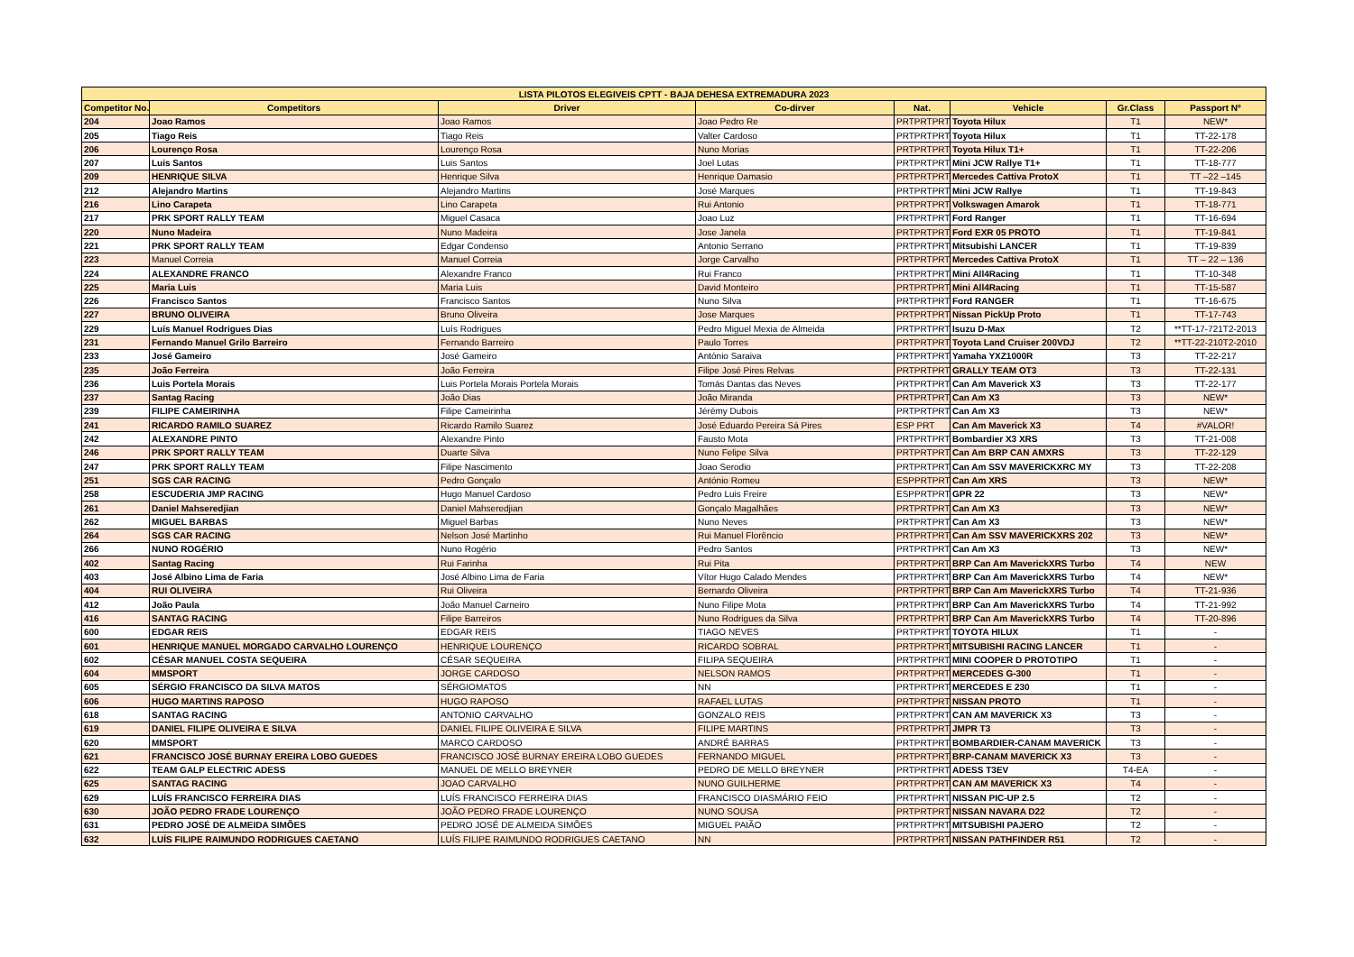| LISTA PILOTOS ELEGIVEIS CPTT - BAJA DEHESA EXTREMADURA 2023 | | | | | | | |
| --- | --- | --- | --- | --- | --- | --- | --- |
| Competitor No. | Competitors | Driver | Co-dirver | Nat. | Vehicle | Gr.Class | Passport Nº |
| 204 | Joao Ramos | Joao Ramos | Joao Pedro Re | PRTPRTPRT | Toyota Hilux | T1 | NEW* |
| 205 | Tiago Reis | Tiago Reis | Valter Cardoso | PRTPRTPRT | Toyota Hilux | T1 | TT-22-178 |
| 206 | Lourenço Rosa | Lourenço Rosa | Nuno Morias | PRTPRTPRT | Toyota Hilux T1+ | T1 | TT-22-206 |
| 207 | Luis Santos | Luis Santos | Joel Lutas | PRTPRTPRT | Mini JCW Rallye T1+ | T1 | TT-18-777 |
| 209 | HENRIQUE SILVA | Henrique Silva | Henrique Damasio | PRTPRTPRT | Mercedes Cattiva ProtoX | T1 | TT –22 –145 |
| 212 | Alejandro Martins | Alejandro Martins | José Marques | PRTPRTPRT | Mini JCW Rallye | T1 | TT-19-843 |
| 216 | Lino Carapeta | Lino Carapeta | Rui Antonio | PRTPRTPRT | Volkswagen Amarok | T1 | TT-18-771 |
| 217 | PRK SPORT RALLY TEAM | Miguel Casaca | Joao Luz | PRTPRTPRT | Ford Ranger | T1 | TT-16-694 |
| 220 | Nuno Madeira | Nuno Madeira | Jose Janela | PRTPRTPRT | Ford EXR 05 PROTO | T1 | TT-19-841 |
| 221 | PRK SPORT RALLY TEAM | Edgar Condenso | Antonio Serrano | PRTPRTPRT | Mitsubishi LANCER | T1 | TT-19-839 |
| 223 | Manuel Correia | Manuel Correia | Jorge Carvalho | PRTPRTPRT | Mercedes Cattiva ProtoX | T1 | TT – 22 – 136 |
| 224 | ALEXANDRE FRANCO | Alexandre Franco | Rui Franco | PRTPRTPRT | Mini All4Racing | T1 | TT-10-348 |
| 225 | Maria Luis | Maria Luis | David Monteiro | PRTPRTPRT | Mini All4Racing | T1 | TT-15-587 |
| 226 | Francisco Santos | Francisco Santos | Nuno Silva | PRTPRTPRT | Ford RANGER | T1 | TT-16-675 |
| 227 | BRUNO OLIVEIRA | Bruno Oliveira | Jose Marques | PRTPRTPRT | Nissan PickUp Proto | T1 | TT-17-743 |
| 229 | Luís Manuel Rodrigues Dias | Luís Rodrigues | Pedro Miguel Mexia de Almeida | PRTPRTPRT | Isuzu D-Max | T2 | **TT-17-721T2-2013 |
| 231 | Fernando Manuel Grilo Barreiro | Fernando Barreiro | Paulo Torres | PRTPRTPRT | Toyota Land Cruiser 200VDJ | T2 | **TT-22-210T2-2010 |
| 233 | José Gameiro | José Gameiro | António Saraiva | PRTPRTPRT | Yamaha YXZ1000R | T3 | TT-22-217 |
| 235 | João Ferreira | João Ferreira | Filipe José Pires Relvas | PRTPRTPRT | GRALLY TEAM OT3 | T3 | TT-22-131 |
| 236 | Luis Portela Morais | Luis Portela Morais Portela Morais | Tomás Dantas das Neves | PRTPRTPRT | Can Am Maverick X3 | T3 | TT-22-177 |
| 237 | Santag Racing | João Dias | João Miranda | PRTPRTPRT | Can Am X3 | T3 | NEW* |
| 239 | FILIPE CAMEIRINHA | Filipe Cameirinha | Jérémy Dubois | PRTPRTPRT | Can Am X3 | T3 | NEW* |
| 241 | RICARDO RAMILO SUAREZ | Ricardo Ramilo Suarez | José Eduardo Pereira Sá Pires | ESP PRT | Can Am Maverick X3 | T4 | #VALOR! |
| 242 | ALEXANDRE PINTO | Alexandre Pinto | Fausto Mota | PRTPRTPRT | Bombardier X3 XRS | T3 | TT-21-008 |
| 246 | PRK SPORT RALLY TEAM | Duarte Silva | Nuno Felipe Silva | PRTPRTPRT | Can Am BRP CAN AMXRS | T3 | TT-22-129 |
| 247 | PRK SPORT RALLY TEAM | Filipe Nascimento | Joao Serodio | PRTPRTPRT | Can Am SSV MAVERICKXRC MY | T3 | TT-22-208 |
| 251 | SGS CAR RACING | Pedro Gonçalo | António Romeu | ESPPRTPRT | Can Am XRS | T3 | NEW* |
| 258 | ESCUDERIA JMP RACING | Hugo Manuel Cardoso | Pedro Luis Freire | ESPPRTPRT | GPR 22 | T3 | NEW* |
| 261 | Daniel Mahseredjian | Daniel Mahseredjian | Gonçalo Magalhães | PRTPRTPRT | Can Am X3 | T3 | NEW* |
| 262 | MIGUEL BARBAS | Miguel Barbas | Nuno Neves | PRTPRTPRT | Can Am X3 | T3 | NEW* |
| 264 | SGS CAR RACING | Nelson José Martinho | Rui Manuel Florêncio | PRTPRTPRT | Can Am SSV MAVERICKXRS 202 | T3 | NEW* |
| 266 | NUNO ROGÉRIO | Nuno Rogério | Pedro Santos | PRTPRTPRT | Can Am X3 | T3 | NEW* |
| 402 | Santag Racing | Rui Farinha | Rui Pita | PRTPRTPRT | BRP Can Am MaverickXRS Turbo | T4 | NEW |
| 403 | José Albino Lima de Faria | José Albino Lima de Faria | Vítor Hugo Calado Mendes | PRTPRTPRT | BRP Can Am MaverickXRS Turbo | T4 | NEW* |
| 404 | RUI OLIVEIRA | Rui Oliveira | Bernardo Oliveira | PRTPRTPRT | BRP Can Am MaverickXRS Turbo | T4 | TT-21-936 |
| 412 | João Paula | João Manuel Carneiro | Nuno Filipe Mota | PRTPRTPRT | BRP Can Am MaverickXRS Turbo | T4 | TT-21-992 |
| 416 | SANTAG RACING | Filipe Barreiros | Nuno Rodrigues da Silva | PRTPRTPRT | BRP Can Am MaverickXRS Turbo | T4 | TT-20-896 |
| 600 | EDGAR REIS | EDGAR REIS | TIAGO NEVES | PRTPRTPRT | TOYOTA HILUX | T1 | - |
| 601 | HENRIQUE MANUEL MORGADO CARVALHO LOURENÇO | HENRIQUE LOURENÇO | RICARDO SOBRAL | PRTPRTPRT | MITSUBISHI RACING LANCER | T1 | - |
| 602 | CÉSAR MANUEL COSTA SEQUEIRA | CÉSAR SEQUEIRA | FILIPA SEQUEIRA | PRTPRTPRT | MINI COOPER D PROTOTIPO | T1 | - |
| 604 | MMSPORT | JORGE CARDOSO | NELSON RAMOS | PRTPRTPRT | MERCEDES G-300 | T1 | - |
| 605 | SÉRGIO FRANCISCO DA SILVA MATOS | SÉRGIOMATOS | NN | PRTPRTPRT | MERCEDES E 230 | T1 | - |
| 606 | HUGO MARTINS RAPOSO | HUGO RAPOSO | RAFAEL LUTAS | PRTPRTPRT | NISSAN PROTO | T1 | - |
| 618 | SANTAG RACING | ANTONIO CARVALHO | GONZALO REIS | PRTPRTPRT | CAN AM MAVERICK X3 | T3 | - |
| 619 | DANIEL FILIPE OLIVEIRA E SILVA | DANIEL FILIPE OLIVEIRA E SILVA | FILIPE MARTINS | PRTPRTPRT | JMPR T3 | T3 | - |
| 620 | MMSPORT | MARCO CARDOSO | ANDRÉ BARRAS | PRTPRTPRT | BOMBARDIER-CANAM MAVERICK | T3 | - |
| 621 | FRANCISCO JOSÉ BURNAY EREIRA LOBO GUEDES | FRANCISCO JOSÉ BURNAY EREIRA LOBO GUEDES | FERNANDO MIGUEL | PRTPRTPRT | BRP-CANAM MAVERICK X3 | T3 | - |
| 622 | TEAM GALP ELECTRIC ADESS | MANUEL DE MELLO BREYNER | PEDRO DE MELLO BREYNER | PRTPRTPRT | ADESS T3EV | T4-EA | - |
| 625 | SANTAG RACING | JOAO CARVALHO | NUNO GUILHERME | PRTPRTPRT | CAN AM MAVERICK X3 | T4 | - |
| 629 | LUÍS FRANCISCO FERREIRA DIAS | LUÍS FRANCISCO FERREIRA DIAS | FRANCISCO DIASMÁRIO FEIO | PRTPRTPRT | NISSAN PIC-UP 2.5 | T2 | - |
| 630 | JOÃO PEDRO FRADE LOURENÇO | JOÃO PEDRO FRADE LOURENÇO | NUNO SOUSA | PRTPRTPRT | NISSAN NAVARA D22 | T2 | - |
| 631 | PEDRO JOSÉ DE ALMEIDA SIMÕES | PEDRO JOSÉ DE ALMEIDA SIMÕES | MIGUEL PAIÃO | PRTPRTPRT | MITSUBISHI PAJERO | T2 | - |
| 632 | LUÍS FILIPE RAIMUNDO RODRIGUES CAETANO | LUÍS FILIPE RAIMUNDO RODRIGUES CAETANO | NN | PRTPRTPRT | NISSAN PATHFINDER R51 | T2 | - |